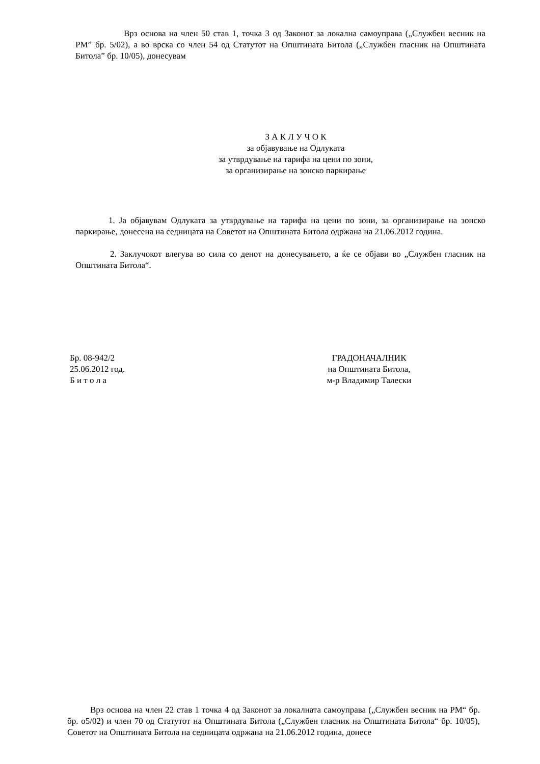Врз основа на член 50 став 1, точка 3 од Законот за локална самоуправа („Службен весник на РМ” бр. 5/02), а во врска со член 54 од Статутот на Општината Битола („Службен гласник на Општината Битола” бр. 10/05), донесувам
З А К Л У Ч О К
за објавување на Одлуката
за утврдување на тарифа на цени по зони,
за организирање на зонско паркирање
1. Ја објавувам Одлуката за утврдување на тарифа на цени по зони, за организирање на зонско паркирање, донесена на седницата на Советот на Општината Битола одржана на 21.06.2012 година.
2. Заклучокот влегува во сила со денот на донесувањето, а ќе се објави во „Службен гласник на Општината Битола“.
Бр. 08-942/2
25.06.2012 год.
Б и т о л а
ГРАДОНАЧАЛНИК
на Општината Битола,
м-р Владимир Талески
Врз основа на член 22 став 1 точка 4 од Законот за локалната самоуправа („Службен весник на РМ“ бр. бр. о5/02) и член 70 од Статутот на Општината Битола („Службен гласник на Општината Битола“ бр. 10/05), Советот на Општината Битола на седницата одржана на 21.06.2012 година, донесе